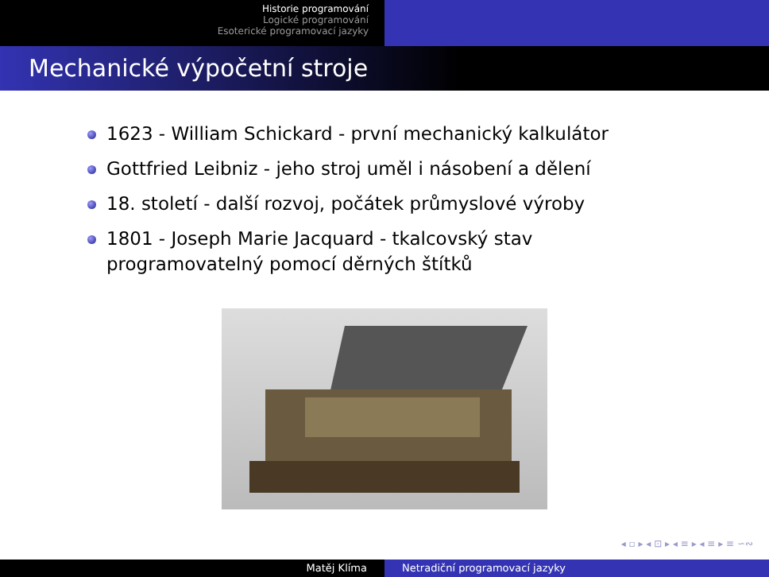Historie programování
Logické programování
Esoterické programovací jazyky
Mechanické výpočetní stroje
1623 - William Schickard - první mechanický kalkulátor
Gottfried Leibniz - jeho stroj uměl i násobení a dělení
18. století - další rozvoj, počátek průmyslové výroby
1801 - Joseph Marie Jacquard - tkalcovský stav programovatelný pomocí děrných štítků
◂ ▫ ▸ ◂ ⊡ ▸ ◂ ≡ ▸ ◂ ≡ ▸ ≡ ∽∾
Matěj Klíma Netradiční programovací jazyky